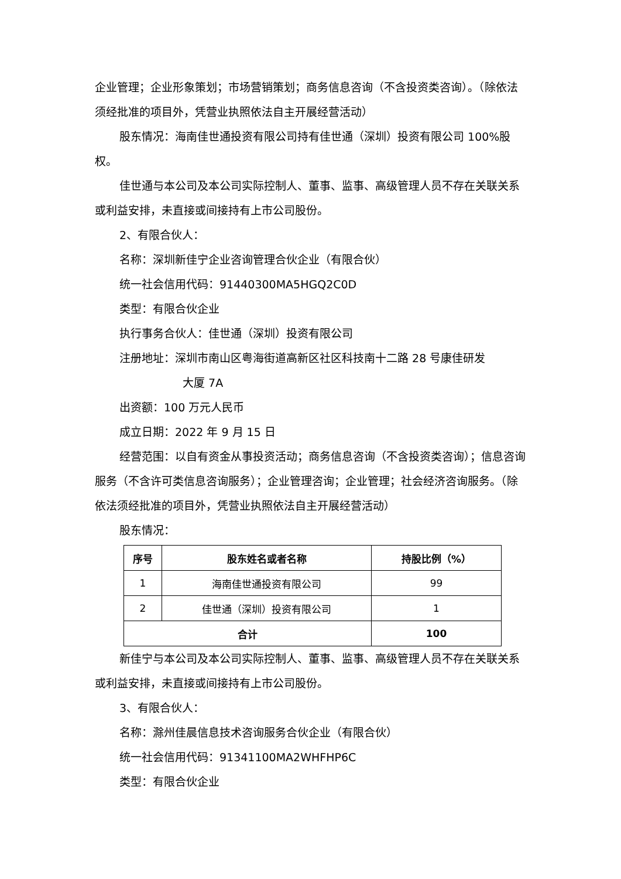企业管理；企业形象策划；市场营销策划；商务信息咨询（不含投资类咨询）。（除依法须经批准的项目外，凭营业执照依法自主开展经营活动）
股东情况：海南佳世通投资有限公司持有佳世通（深圳）投资有限公司 100%股权。
佳世通与本公司及本公司实际控制人、董事、监事、高级管理人员不存在关联关系或利益安排，未直接或间接持有上市公司股份。
2、有限合伙人：
名称：深圳新佳宁企业咨询管理合伙企业（有限合伙）
统一社会信用代码：91440300MA5HGQ2C0D
类型：有限合伙企业
执行事务合伙人：佳世通（深圳）投资有限公司
注册地址：深圳市南山区粤海街道高新区社区科技南十二路 28 号康佳研发
大厦 7A
出资额：100 万元人民币
成立日期：2022 年 9 月 15 日
经营范围：以自有资金从事投资活动；商务信息咨询（不含投资类咨询）；信息咨询服务（不含许可类信息咨询服务）；企业管理咨询；企业管理；社会经济咨询服务。（除依法须经批准的项目外，凭营业执照依法自主开展经营活动）
股东情况：
| 序号 | 股东姓名或者名称 | 持股比例（%） |
| --- | --- | --- |
| 1 | 海南佳世通投资有限公司 | 99 |
| 2 | 佳世通（深圳）投资有限公司 | 1 |
| 合计 | | 100 |
新佳宁与本公司及本公司实际控制人、董事、监事、高级管理人员不存在关联关系或利益安排，未直接或间接持有上市公司股份。
3、有限合伙人：
名称：滁州佳晨信息技术咨询服务合伙企业（有限合伙）
统一社会信用代码：91341100MA2WHFHP6C
类型：有限合伙企业